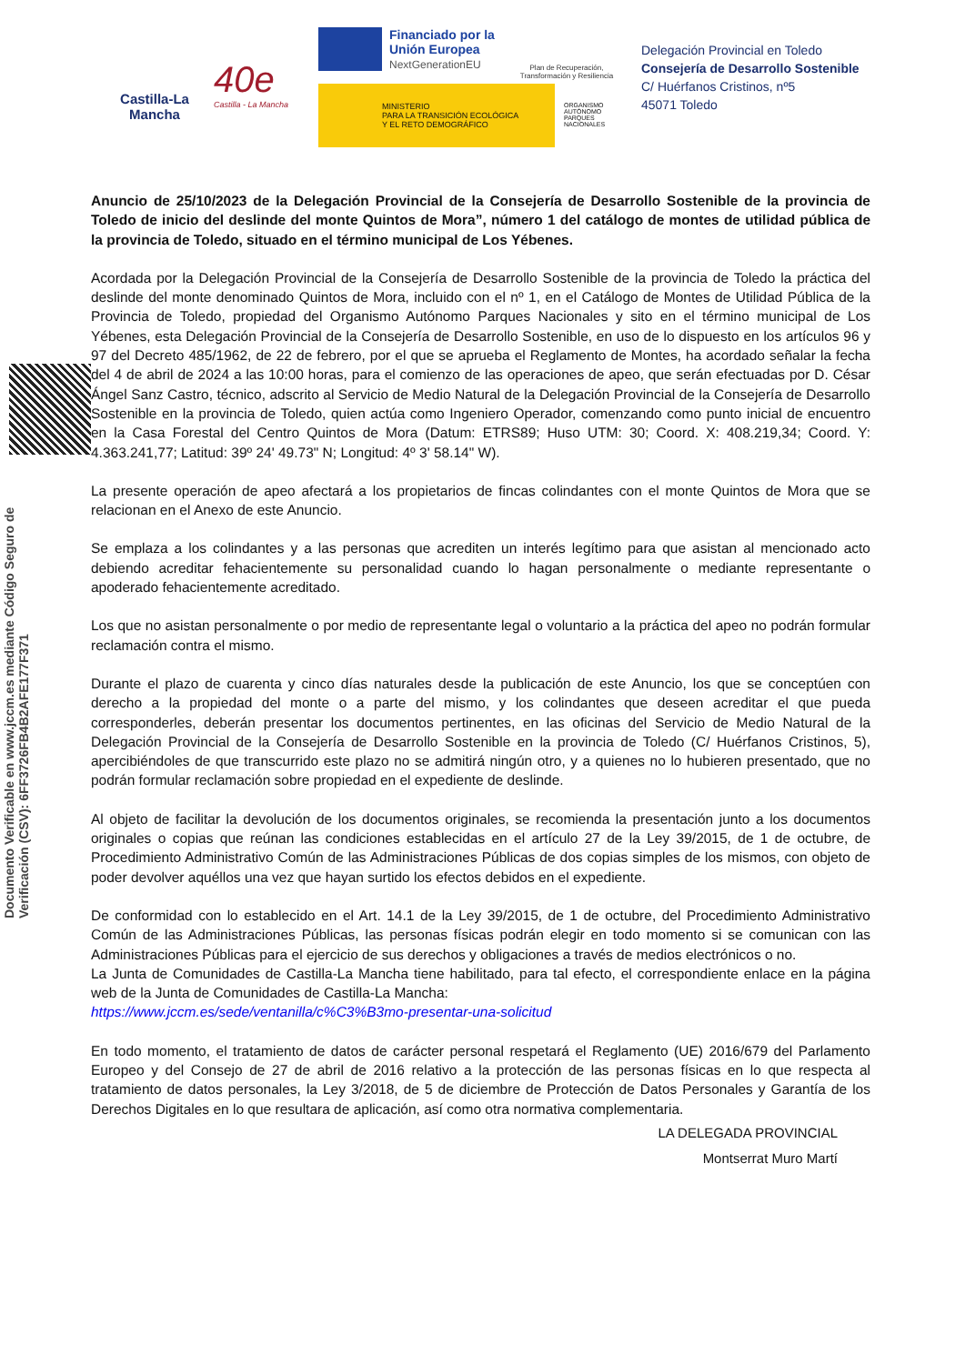Documento Verificable en www.jccm.es mediante Código Seguro de Verificación (CSV): 6FF3726FB4B2AFE177F371
Castilla-La Mancha
40e
Castilla - La Mancha
Financiado por la Unión Europea
NextGenerationEU
Plan de Recuperación, Transformación y Resiliencia
MINISTERIO
PARA LA TRANSICIÓN ECOLÓGICA
Y EL RETO DEMOGRÁFICO
ORGANISMO
AUTÓNOMO
PARQUES
NACIONALES
Delegación Provincial en Toledo
Consejería de Desarrollo Sostenible
C/ Huérfanos Cristinos, nº5
45071 Toledo
Anuncio de 25/10/2023 de la Delegación Provincial de la Consejería de Desarrollo Sostenible de la provincia de Toledo de inicio del deslinde del monte Quintos de Mora”, número 1 del catálogo de montes de utilidad pública de la provincia de Toledo, situado en el término municipal de Los Yébenes.
Acordada por la Delegación Provincial de la Consejería de Desarrollo Sostenible de la provincia de Toledo la práctica del deslinde del monte denominado Quintos de Mora, incluido con el nº 1, en el Catálogo de Montes de Utilidad Pública de la Provincia de Toledo, propiedad del Organismo Autónomo Parques Nacionales y sito en el término municipal de Los Yébenes, esta Delegación Provincial de la Consejería de Desarrollo Sostenible, en uso de lo dispuesto en los artículos 96 y 97 del Decreto 485/1962, de 22 de febrero, por el que se aprueba el Reglamento de Montes, ha acordado señalar la fecha del 4 de abril de 2024 a las 10:00 horas, para el comienzo de las operaciones de apeo, que serán efectuadas por D. César Ángel Sanz Castro, técnico, adscrito al Servicio de Medio Natural de la Delegación Provincial de la Consejería de Desarrollo Sostenible en la provincia de Toledo, quien actúa como Ingeniero Operador, comenzando como punto inicial de encuentro en la Casa Forestal del Centro Quintos de Mora (Datum: ETRS89; Huso UTM: 30; Coord. X: 408.219,34; Coord. Y: 4.363.241,77; Latitud: 39º 24' 49.73" N; Longitud: 4º 3' 58.14" W).
La presente operación de apeo afectará a los propietarios de fincas colindantes con el monte Quintos de Mora que se relacionan en el Anexo de este Anuncio.
Se emplaza a los colindantes y a las personas que acrediten un interés legítimo para que asistan al mencionado acto debiendo acreditar fehacientemente su personalidad cuando lo hagan personalmente o mediante representante o apoderado fehacientemente acreditado.
Los que no asistan personalmente o por medio de representante legal o voluntario a la práctica del apeo no podrán formular reclamación contra el mismo.
Durante el plazo de cuarenta y cinco días naturales desde la publicación de este Anuncio, los que se conceptúen con derecho a la propiedad del monte o a parte del mismo, y los colindantes que deseen acreditar el que pueda corresponderles, deberán presentar los documentos pertinentes, en las oficinas del Servicio de Medio Natural de la Delegación Provincial de la Consejería de Desarrollo Sostenible en la provincia de Toledo (C/ Huérfanos Cristinos, 5), apercibiéndoles de que transcurrido este plazo no se admitirá ningún otro, y a quienes no lo hubieren presentado, que no podrán formular reclamación sobre propiedad en el expediente de deslinde.
Al objeto de facilitar la devolución de los documentos originales, se recomienda la presentación junto a los documentos originales o copias que reúnan las condiciones establecidas en el artículo 27 de la Ley 39/2015, de 1 de octubre, de Procedimiento Administrativo Común de las Administraciones Públicas de dos copias simples de los mismos, con objeto de poder devolver aquéllos una vez que hayan surtido los efectos debidos en el expediente.
De conformidad con lo establecido en el Art. 14.1 de la Ley 39/2015, de 1 de octubre, del Procedimiento Administrativo Común de las Administraciones Públicas, las personas físicas podrán elegir en todo momento si se comunican con las Administraciones Públicas para el ejercicio de sus derechos y obligaciones a través de medios electrónicos o no.
La Junta de Comunidades de Castilla-La Mancha tiene habilitado, para tal efecto, el correspondiente enlace en la página web de la Junta de Comunidades de Castilla-La Mancha:
https://www.jccm.es/sede/ventanilla/c%C3%B3mo-presentar-una-solicitud
En todo momento, el tratamiento de datos de carácter personal respetará el Reglamento (UE) 2016/679 del Parlamento Europeo y del Consejo de 27 de abril de 2016 relativo a la protección de las personas físicas en lo que respecta al tratamiento de datos personales, la Ley 3/2018, de 5 de diciembre de Protección de Datos Personales y Garantía de los Derechos Digitales en lo que resultara de aplicación, así como otra normativa complementaria.
LA DELEGADA PROVINCIAL
Montserrat Muro Martí